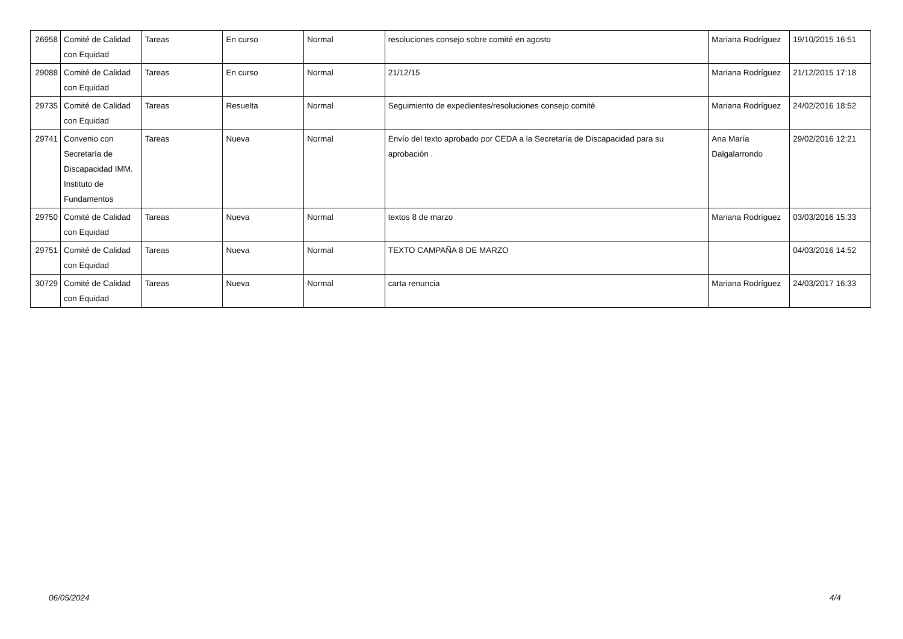| 26958 | Comité de Calidad con Equidad | Tareas | En curso | Normal | resoluciones consejo sobre comité en agosto | Mariana Rodríguez | 19/10/2015 16:51 |
| 29088 | Comité de Calidad con Equidad | Tareas | En curso | Normal | 21/12/15 | Mariana Rodríguez | 21/12/2015 17:18 |
| 29735 | Comité de Calidad con Equidad | Tareas | Resuelta | Normal | Seguimiento de expedientes/resoluciones consejo comité | Mariana Rodríguez | 24/02/2016 18:52 |
| 29741 | Convenio con Secretaría de Discapacidad IMM. Instituto de Fundamentos | Tareas | Nueva | Normal | Envío del texto aprobado por CEDA a la Secretaría de Discapacidad para su aprobación . | Ana María Dalgalarrondo | 29/02/2016 12:21 |
| 29750 | Comité de Calidad con Equidad | Tareas | Nueva | Normal | textos 8 de marzo | Mariana Rodríguez | 03/03/2016 15:33 |
| 29751 | Comité de Calidad con Equidad | Tareas | Nueva | Normal | TEXTO CAMPAÑA 8 DE MARZO | | 04/03/2016 14:52 |
| 30729 | Comité de Calidad con Equidad | Tareas | Nueva | Normal | carta renuncia | Mariana Rodríguez | 24/03/2017 16:33 |
06/05/2024 4/4